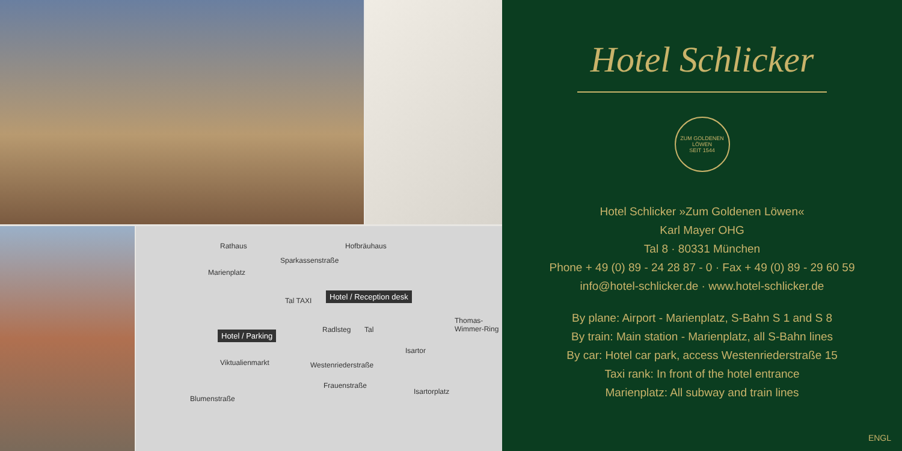Rathaus Hofbräuhaus
Marienplatz
Sparkassenstraße
Hotel / Reception desk
Hotel / Parking
Tal TAXI
Radlsteg Tal
Viktualienmarkt Westenriederstraße
Isartor
Thomas-Wimmer-Ring
Frauenstraße
Isartorplatz
Blumenstraße
Hotel Schlicker
ZUM GOLDENEN LÖWEN
SEIT 1544
Hotel Schlicker »Zum Goldenen Löwen«
Karl Mayer OHG
Tal 8 · 80331 München
Phone + 49 (0) 89 - 24 28 87 - 0 · Fax + 49 (0) 89 - 29 60 59
info@hotel-schlicker.de · www.hotel-schlicker.de
By plane: Airport - Marienplatz, S-Bahn S 1 and S 8
By train: Main station - Marienplatz, all S-Bahn lines
By car: Hotel car park, access Westenriederstraße 15
Taxi rank: In front of the hotel entrance
Marienplatz: All subway and train lines
ENGL